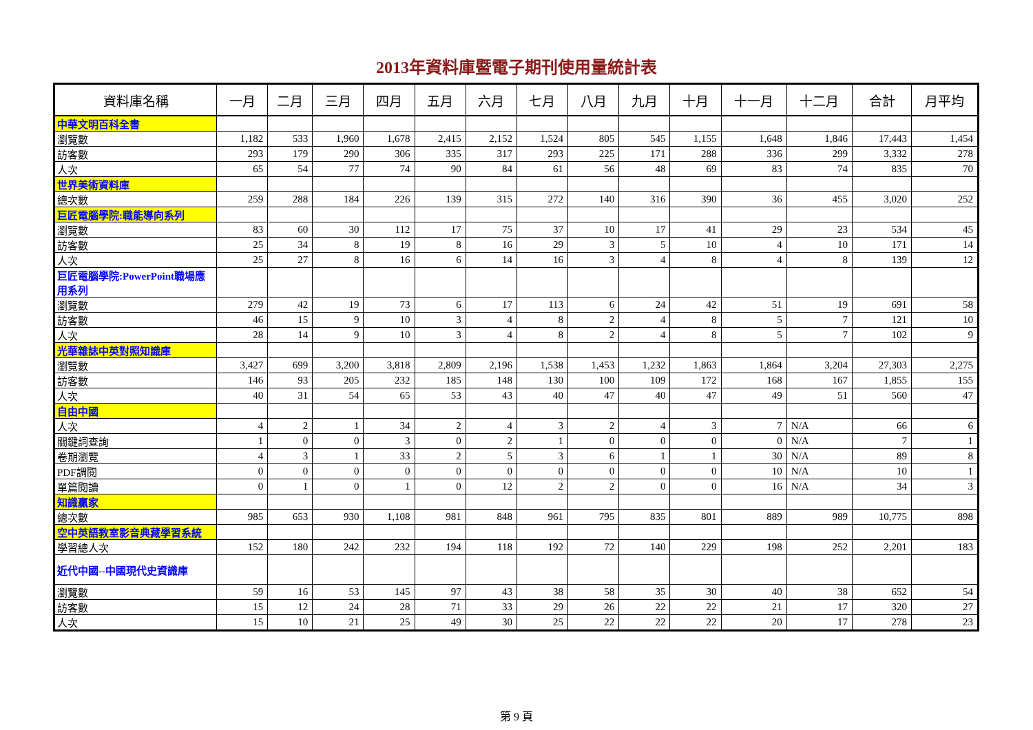2013年資料庫暨電子期刊使用量統計表
| 資料庫名稱 | 一月 | 二月 | 三月 | 四月 | 五月 | 六月 | 七月 | 八月 | 九月 | 十月 | 十一月 | 十二月 | 合計 | 月平均 |
| --- | --- | --- | --- | --- | --- | --- | --- | --- | --- | --- | --- | --- | --- | --- |
| 中華文明百科全書 | | | | | | | | | | | | | | |
| 瀏覽數 | 1,182 | 533 | 1,960 | 1,678 | 2,415 | 2,152 | 1,524 | 805 | 545 | 1,155 | 1,648 | 1,846 | 17,443 | 1,454 |
| 訪客數 | 293 | 179 | 290 | 306 | 335 | 317 | 293 | 225 | 171 | 288 | 336 | 299 | 3,332 | 278 |
| 人次 | 65 | 54 | 77 | 74 | 90 | 84 | 61 | 56 | 48 | 69 | 83 | 74 | 835 | 70 |
| 世界美術資料庫 | | | | | | | | | | | | | | |
| 總次數 | 259 | 288 | 184 | 226 | 139 | 315 | 272 | 140 | 316 | 390 | 36 | 455 | 3,020 | 252 |
| 巨匠電腦學院:職能導向系列 | | | | | | | | | | | | | | |
| 瀏覽數 | 83 | 60 | 30 | 112 | 17 | 75 | 37 | 10 | 17 | 41 | 29 | 23 | 534 | 45 |
| 訪客數 | 25 | 34 | 8 | 19 | 8 | 16 | 29 | 3 | 5 | 10 | 4 | 10 | 171 | 14 |
| 人次 | 25 | 27 | 8 | 16 | 6 | 14 | 16 | 3 | 4 | 8 | 4 | 8 | 139 | 12 |
| 巨匠電腦學院:PowerPoint職場應用系列 | | | | | | | | | | | | | | |
| 瀏覽數 | 279 | 42 | 19 | 73 | 6 | 17 | 113 | 6 | 24 | 42 | 51 | 19 | 691 | 58 |
| 訪客數 | 46 | 15 | 9 | 10 | 3 | 4 | 8 | 2 | 4 | 8 | 5 | 7 | 121 | 10 |
| 人次 | 28 | 14 | 9 | 10 | 3 | 4 | 8 | 2 | 4 | 8 | 5 | 7 | 102 | 9 |
| 光華雜誌中英對照知識庫 | | | | | | | | | | | | | | |
| 瀏覽數 | 3,427 | 699 | 3,200 | 3,818 | 2,809 | 2,196 | 1,538 | 1,453 | 1,232 | 1,863 | 1,864 | 3,204 | 27,303 | 2,275 |
| 訪客數 | 146 | 93 | 205 | 232 | 185 | 148 | 130 | 100 | 109 | 172 | 168 | 167 | 1,855 | 155 |
| 人次 | 40 | 31 | 54 | 65 | 53 | 43 | 40 | 47 | 40 | 47 | 49 | 51 | 560 | 47 |
| 自由中國 | | | | | | | | | | | | | | |
| 人次 | 4 | 2 | 1 | 34 | 2 | 4 | 3 | 2 | 4 | 3 | 7 | N/A | 66 | 6 |
| 關鍵詞查詢 | 1 | 0 | 0 | 3 | 0 | 2 | 1 | 0 | 0 | 0 | 0 | N/A | 7 | 1 |
| 卷期瀏覽 | 4 | 3 | 1 | 33 | 2 | 5 | 3 | 6 | 1 | 1 | 30 | N/A | 89 | 8 |
| PDF調閱 | 0 | 0 | 0 | 0 | 0 | 0 | 0 | 0 | 0 | 0 | 10 | N/A | 10 | 1 |
| 單篇閱讀 | 0 | 1 | 0 | 1 | 0 | 12 | 2 | 2 | 0 | 0 | 16 | N/A | 34 | 3 |
| 知識贏家 | | | | | | | | | | | | | | |
| 總次數 | 985 | 653 | 930 | 1,108 | 981 | 848 | 961 | 795 | 835 | 801 | 889 | 989 | 10,775 | 898 |
| 空中英語教室影音典藏學習系統 | | | | | | | | | | | | | | |
| 學習總人次 | 152 | 180 | 242 | 232 | 194 | 118 | 192 | 72 | 140 | 229 | 198 | 252 | 2,201 | 183 |
| 近代中國--中國現代史資識庫 | | | | | | | | | | | | | | |
| 瀏覽數 | 59 | 16 | 53 | 145 | 97 | 43 | 38 | 58 | 35 | 30 | 40 | 38 | 652 | 54 |
| 訪客數 | 15 | 12 | 24 | 28 | 71 | 33 | 29 | 26 | 22 | 22 | 21 | 17 | 320 | 27 |
| 人次 | 15 | 10 | 21 | 25 | 49 | 30 | 25 | 22 | 22 | 22 | 20 | 17 | 278 | 23 |
第 9 頁